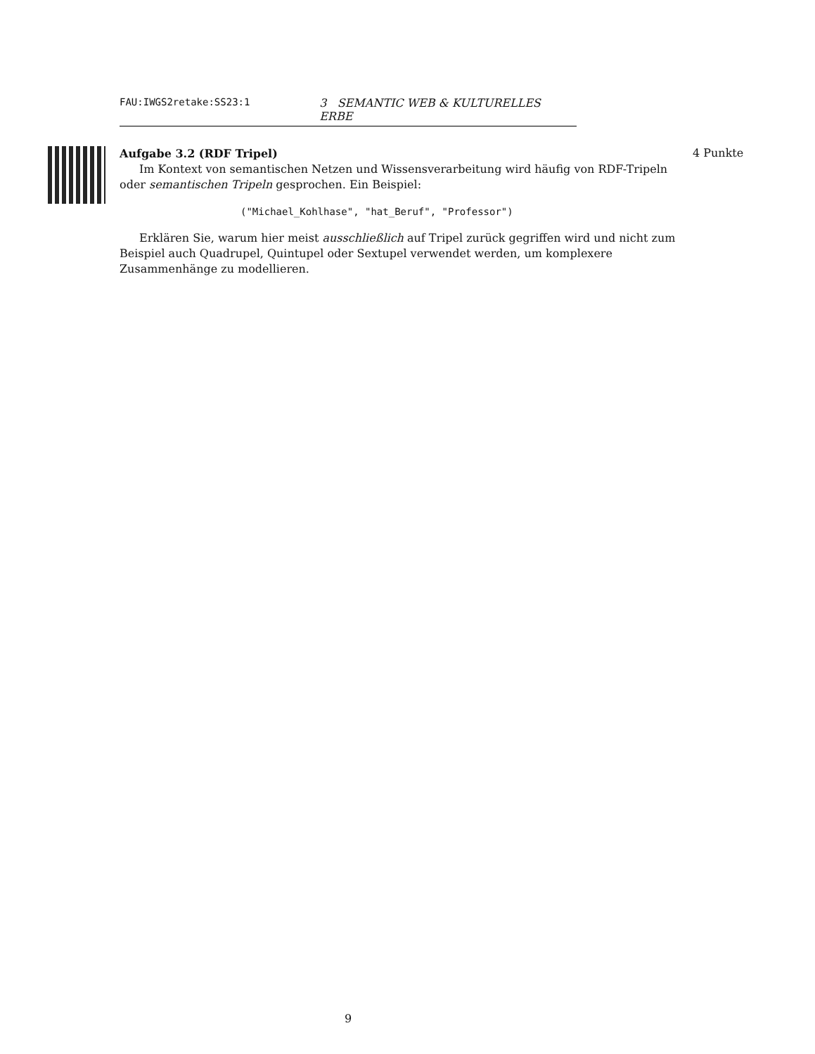FAU:IWGS2retake:SS23:1 3 SEMANTIC WEB & KULTURELLES ERBE
4 Punkte
Aufgabe 3.2 (RDF Tripel)
Im Kontext von semantischen Netzen und Wissensverarbeitung wird häufig von RDF-Tripeln oder semantischen Tripeln gesprochen. Ein Beispiel:
("Michael_Kohlhase", "hat_Beruf", "Professor")
Erklären Sie, warum hier meist ausschließlich auf Tripel zurück gegriffen wird und nicht zum Beispiel auch Quadrupel, Quintupel oder Sextupel verwendet werden, um komplexere Zusammenhänge zu modellieren.
9